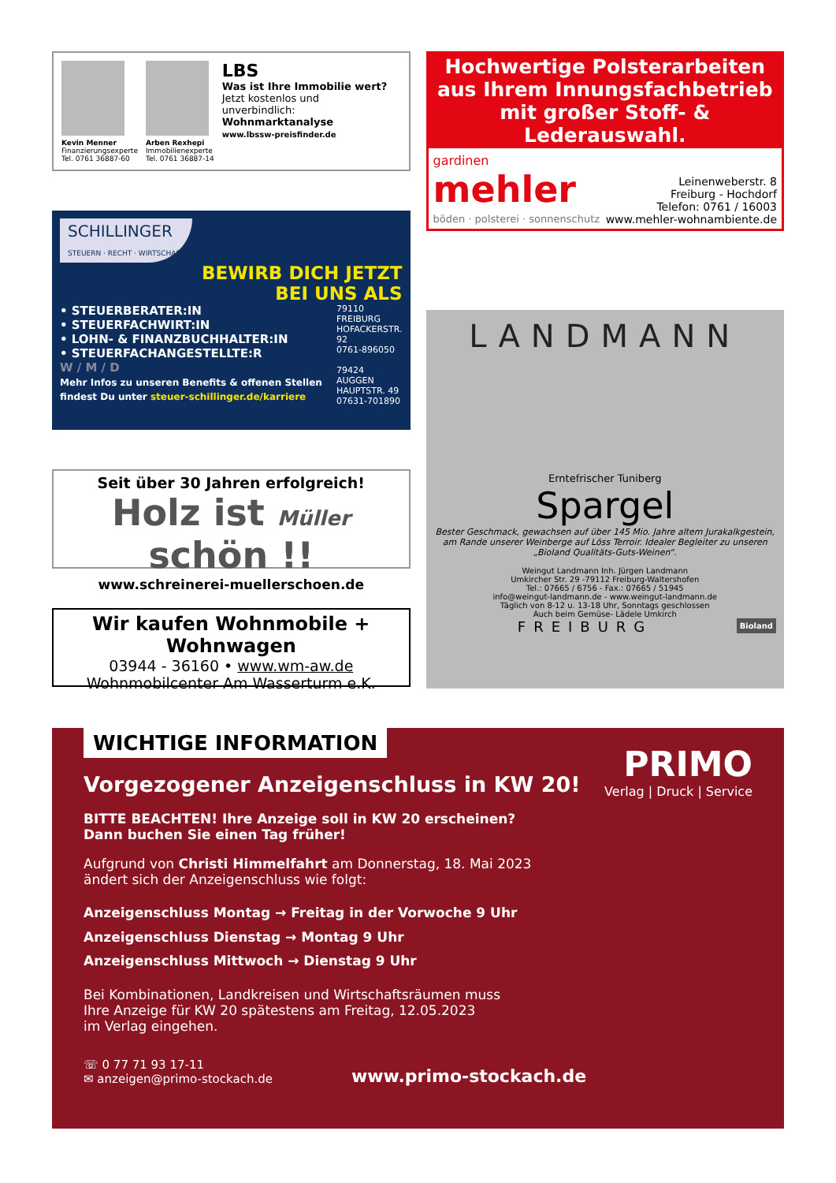Kevin Menner
Finanzierungsexperte
Tel. 0761 36887-60
Arben Rexhepi
Immobilienexperte
Tel. 0761 36887-14
LBS
Was ist Ihre Immobilie wert?
Jetzt kostenlos und
unverbindlich:
Wohnmarktanalyse
www.lbssw-preisfinder.de
SCHILLINGER
STEUERN · RECHT · WIRTSCHAFT
BEWIRB DICH JETZT
BEI UNS ALS
• STEUERBERATER:IN
• STEUERFACHWIRT:IN
• LOHN- & FINANZBUCHHALTER:IN
• STEUERFACHANGESTELLTE:R
W / M / D
Mehr Infos zu unseren Benefits & offenen Stellen findest Du unter steuer-schillinger.de/karriere
79110 FREIBURG
HOFACKERSTR. 92
0761-896050
79424 AUGGEN
HAUPTSTR. 49
07631-701890
Seit über 30 Jahren erfolgreich!
Holz ist Müller schön !!
www.schreinerei-muellerschoen.de
Wir kaufen Wohnmobile + Wohnwagen
03944 - 36160 • www.wm-aw.de
Wohnmobilcenter Am Wasserturm e.K.
Hochwertige Polsterarbeiten aus Ihrem Innungsfachbetrieb mit großer Stoff- & Lederauswahl.
gardinen
mehler
böden · polsterei · sonnenschutz
Leinenweberstr. 8
Freiburg - Hochdorf
Telefon: 0761 / 16003
www.mehler-wohnambiente.de
LANDMANN
Erntefrischer Tuniberg
Spargel
Bester Geschmack, gewachsen auf über 145 Mio. Jahre altem Jurakalkgestein, am Rande unserer Weinberge auf Löss Terroir. Idealer Begleiter zu unseren „Bioland Qualitäts-Guts-Weinen“.
Weingut Landmann Inh. Jürgen Landmann
Umkircher Str. 29 -79112 Freiburg-Waltershofen
Tel.: 07665 / 6756 - Fax.: 07665 / 51945
info@weingut-landmann.de - www.weingut-landmann.de
Täglich von 8-12 u. 13-18 Uhr, Sonntags geschlossen
Auch beim Gemüse- Lädele Umkirch
FREIBURG Bioland
WICHTIGE INFORMATION
Vorgezogener Anzeigenschluss in KW 20!
PRIMO
Verlag | Druck | Service
BITTE BEACHTEN! Ihre Anzeige soll in KW 20 erscheinen?
Dann buchen Sie einen Tag früher!
Aufgrund von Christi Himmelfahrt am Donnerstag, 18. Mai 2023
ändert sich der Anzeigenschluss wie folgt:
Anzeigenschluss Montag → Freitag in der Vorwoche 9 Uhr
Anzeigenschluss Dienstag → Montag 9 Uhr
Anzeigenschluss Mittwoch → Dienstag 9 Uhr
Bei Kombinationen, Landkreisen und Wirtschaftsräumen muss
Ihre Anzeige für KW 20 spätestens am Freitag, 12.05.2023
im Verlag eingehen.
☏ 0 77 71 93 17-11
✉ anzeigen@primo-stockach.de
www.primo-stockach.de